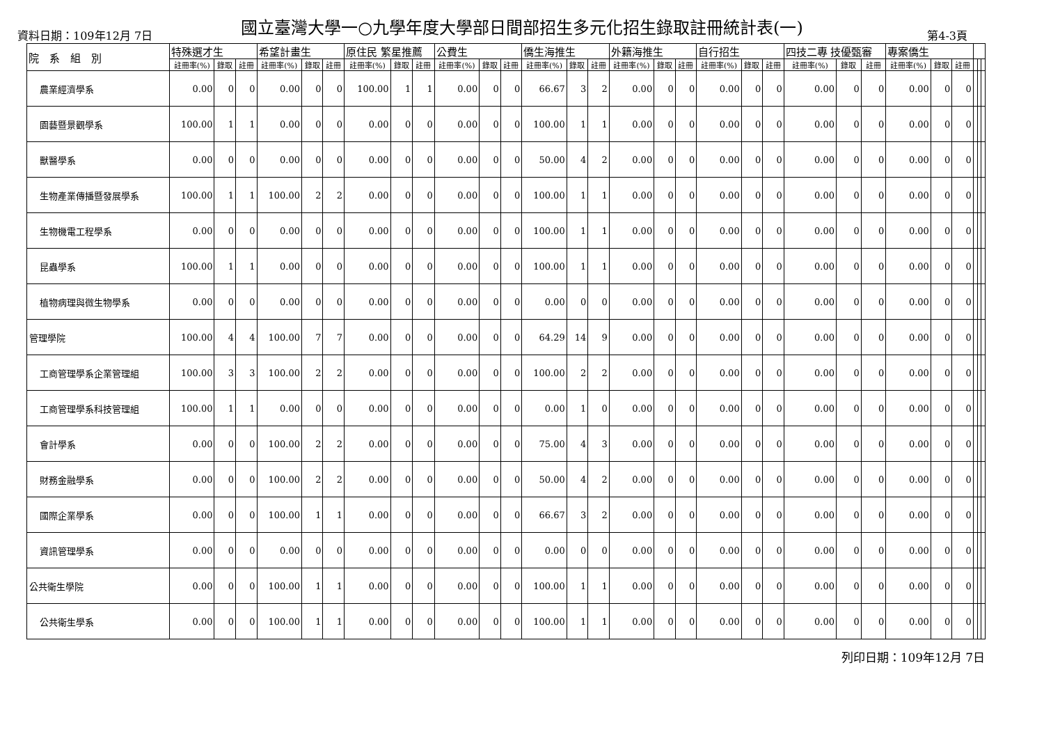國立臺灣大學一○九學年度大學部日間部招生多元化招生錄取註冊統計表(一)
資料日期：109年12月 7日 第4-3頁
| 院 系 組 別 | 特殊選才生 | | | 希望計畫生 | | | 原住民 繁星推薦 | | | 公費生 | | | 僑生海推生 | | | 外籍海推生 | | | 自行招生 | | | 四技二專 技優甄審 | | | 專案僑生 | | | | | |
| --- | --- | --- | --- | --- | --- | --- | --- | --- | --- | --- | --- | --- | --- | --- | --- | --- | --- | --- | --- | --- | --- | --- | --- | --- | --- | --- | --- | --- | --- | --- |
| | 註冊率(%) | 錄取 | 註冊 | 註冊率(%) | 錄取 | 註冊 | 註冊率(%) | 錄取 | 註冊 | 註冊率(%) | 錄取 | 註冊 | 註冊率(%) | 錄取 | 註冊 | 註冊率(%) | 錄取 | 註冊 | 註冊率(%) | 錄取 | 註冊 | 註冊率(%) | 錄取 | 註冊 | 註冊率(%) | 錄取 | 註冊 | | | |
| 農業經濟學系 | 0.00 | 0 | 0 | 0.00 | 0 | 0 | 100.00 | 1 | 1 | 0.00 | 0 | 0 | 66.67 | 3 | 2 | 0.00 | 0 | 0 | 0.00 | 0 | 0 | 0.00 | 0 | 0 | 0.00 | 0 | 0 | | | |
| 園藝暨景觀學系 | 100.00 | 1 | 1 | 0.00 | 0 | 0 | 0.00 | 0 | 0 | 0.00 | 0 | 0 | 100.00 | 1 | 1 | 0.00 | 0 | 0 | 0.00 | 0 | 0 | 0.00 | 0 | 0 | 0.00 | 0 | 0 | | | |
| 獸醫學系 | 0.00 | 0 | 0 | 0.00 | 0 | 0 | 0.00 | 0 | 0 | 0.00 | 0 | 0 | 50.00 | 4 | 2 | 0.00 | 0 | 0 | 0.00 | 0 | 0 | 0.00 | 0 | 0 | 0.00 | 0 | 0 | | | |
| 生物產業傳播暨發展學系 | 100.00 | 1 | 1 | 100.00 | 2 | 2 | 0.00 | 0 | 0 | 0.00 | 0 | 0 | 100.00 | 1 | 1 | 0.00 | 0 | 0 | 0.00 | 0 | 0 | 0.00 | 0 | 0 | 0.00 | 0 | 0 | | | |
| 生物機電工程學系 | 0.00 | 0 | 0 | 0.00 | 0 | 0 | 0.00 | 0 | 0 | 0.00 | 0 | 0 | 100.00 | 1 | 1 | 0.00 | 0 | 0 | 0.00 | 0 | 0 | 0.00 | 0 | 0 | 0.00 | 0 | 0 | | | |
| 昆蟲學系 | 100.00 | 1 | 1 | 0.00 | 0 | 0 | 0.00 | 0 | 0 | 0.00 | 0 | 0 | 100.00 | 1 | 1 | 0.00 | 0 | 0 | 0.00 | 0 | 0 | 0.00 | 0 | 0 | 0.00 | 0 | 0 | | | |
| 植物病理與微生物學系 | 0.00 | 0 | 0 | 0.00 | 0 | 0 | 0.00 | 0 | 0 | 0.00 | 0 | 0 | 0.00 | 0 | 0 | 0.00 | 0 | 0 | 0.00 | 0 | 0 | 0.00 | 0 | 0 | 0.00 | 0 | 0 | | | |
| 管理學院 | 100.00 | 4 | 4 | 100.00 | 7 | 7 | 0.00 | 0 | 0 | 0.00 | 0 | 0 | 64.29 | 14 | 9 | 0.00 | 0 | 0 | 0.00 | 0 | 0 | 0.00 | 0 | 0 | 0.00 | 0 | 0 | | | |
| 工商管理學系企業管理組 | 100.00 | 3 | 3 | 100.00 | 2 | 2 | 0.00 | 0 | 0 | 0.00 | 0 | 0 | 100.00 | 2 | 2 | 0.00 | 0 | 0 | 0.00 | 0 | 0 | 0.00 | 0 | 0 | 0.00 | 0 | 0 | | | |
| 工商管理學系科技管理組 | 100.00 | 1 | 1 | 0.00 | 0 | 0 | 0.00 | 0 | 0 | 0.00 | 0 | 0 | 0.00 | 1 | 0 | 0.00 | 0 | 0 | 0.00 | 0 | 0 | 0.00 | 0 | 0 | 0.00 | 0 | 0 | | | |
| 會計學系 | 0.00 | 0 | 0 | 100.00 | 2 | 2 | 0.00 | 0 | 0 | 0.00 | 0 | 0 | 75.00 | 4 | 3 | 0.00 | 0 | 0 | 0.00 | 0 | 0 | 0.00 | 0 | 0 | 0.00 | 0 | 0 | | | |
| 財務金融學系 | 0.00 | 0 | 0 | 100.00 | 2 | 2 | 0.00 | 0 | 0 | 0.00 | 0 | 0 | 50.00 | 4 | 2 | 0.00 | 0 | 0 | 0.00 | 0 | 0 | 0.00 | 0 | 0 | 0.00 | 0 | 0 | | | |
| 國際企業學系 | 0.00 | 0 | 0 | 100.00 | 1 | 1 | 0.00 | 0 | 0 | 0.00 | 0 | 0 | 66.67 | 3 | 2 | 0.00 | 0 | 0 | 0.00 | 0 | 0 | 0.00 | 0 | 0 | 0.00 | 0 | 0 | | | |
| 資訊管理學系 | 0.00 | 0 | 0 | 0.00 | 0 | 0 | 0.00 | 0 | 0 | 0.00 | 0 | 0 | 0.00 | 0 | 0 | 0.00 | 0 | 0 | 0.00 | 0 | 0 | 0.00 | 0 | 0 | 0.00 | 0 | 0 | | | |
| 公共衛生學院 | 0.00 | 0 | 0 | 100.00 | 1 | 1 | 0.00 | 0 | 0 | 0.00 | 0 | 0 | 100.00 | 1 | 1 | 0.00 | 0 | 0 | 0.00 | 0 | 0 | 0.00 | 0 | 0 | 0.00 | 0 | 0 | | | |
| 公共衛生學系 | 0.00 | 0 | 0 | 100.00 | 1 | 1 | 0.00 | 0 | 0 | 0.00 | 0 | 0 | 100.00 | 1 | 1 | 0.00 | 0 | 0 | 0.00 | 0 | 0 | 0.00 | 0 | 0 | 0.00 | 0 | 0 | | | |
列印日期：109年12月 7日